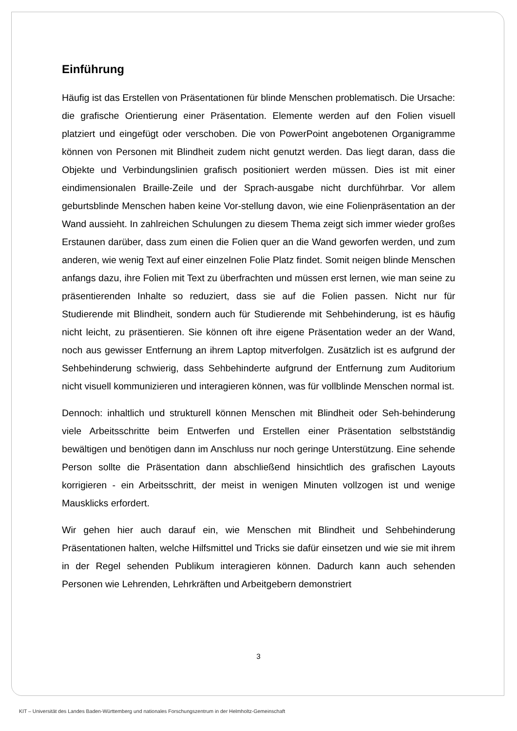Einführung
Häufig ist das Erstellen von Präsentationen für blinde Menschen problematisch. Die Ursache: die grafische Orientierung einer Präsentation. Elemente werden auf den Folien visuell platziert und eingefügt oder verschoben. Die von PowerPoint angebotenen Organigramme können von Personen mit Blindheit zudem nicht genutzt werden. Das liegt daran, dass die Objekte und Verbindungslinien grafisch positioniert werden müssen. Dies ist mit einer eindimensionalen Braille-Zeile und der Sprach-ausgabe nicht durchführbar. Vor allem geburtsblinde Menschen haben keine Vor-stellung davon, wie eine Folienpräsentation an der Wand aussieht. In zahlreichen Schulungen zu diesem Thema zeigt sich immer wieder großes Erstaunen darüber, dass zum einen die Folien quer an die Wand geworfen werden, und zum anderen, wie wenig Text auf einer einzelnen Folie Platz findet. Somit neigen blinde Menschen anfangs dazu, ihre Folien mit Text zu überfrachten und müssen erst lernen, wie man seine zu präsentierenden Inhalte so reduziert, dass sie auf die Folien passen. Nicht nur für Studierende mit Blindheit, sondern auch für Studierende mit Sehbehinderung, ist es häufig nicht leicht, zu präsentieren. Sie können oft ihre eigene Präsentation weder an der Wand, noch aus gewisser Entfernung an ihrem Laptop mitverfolgen. Zusätzlich ist es aufgrund der Sehbehinderung schwierig, dass Sehbehinderte aufgrund der Entfernung zum Auditorium nicht visuell kommunizieren und interagieren können, was für vollblinde Menschen normal ist.
Dennoch: inhaltlich und strukturell können Menschen mit Blindheit oder Seh-behinderung viele Arbeitsschritte beim Entwerfen und Erstellen einer Präsentation selbstständig bewältigen und benötigen dann im Anschluss nur noch geringe Unterstützung. Eine sehende Person sollte die Präsentation dann abschließend hinsichtlich des grafischen Layouts korrigieren - ein Arbeitsschritt, der meist in wenigen Minuten vollzogen ist und wenige Mausklicks erfordert.
Wir gehen hier auch darauf ein, wie Menschen mit Blindheit und Sehbehinderung Präsentationen halten, welche Hilfsmittel und Tricks sie dafür einsetzen und wie sie mit ihrem in der Regel sehenden Publikum interagieren können. Dadurch kann auch sehenden Personen wie Lehrenden, Lehrkräften und Arbeitgebern demonstriert
3
KIT – Universität des Landes Baden-Württemberg und nationales Forschungszentrum in der Helmholtz-Gemeinschaft